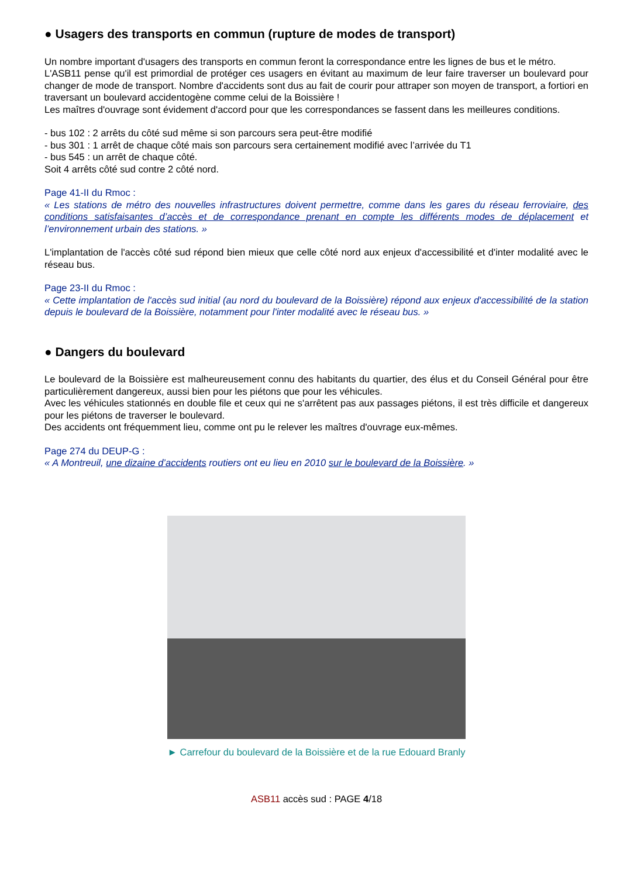● Usagers des transports en commun (rupture de modes de transport)
Un nombre important d'usagers des transports en commun feront la correspondance entre les lignes de bus et le métro.
L'ASB11 pense qu'il est primordial de protéger ces usagers en évitant au maximum de leur faire traverser un boulevard pour changer de mode de transport. Nombre d'accidents sont dus au fait de courir pour attraper son moyen de transport, a fortiori en traversant un boulevard accidentogène comme celui de la Boissière !
Les maîtres d'ouvrage sont évidement d'accord pour que les correspondances se fassent dans les meilleures conditions.
- bus 102 : 2 arrêts du côté sud même si son parcours sera peut-être modifié
- bus 301 : 1 arrêt de chaque côté mais son parcours sera certainement modifié avec l’arrivée du T1
- bus 545 : un arrêt de chaque côté.
Soit 4 arrêts côté sud contre 2 côté nord.
Page 41-II du Rmoc :
« Les stations de métro des nouvelles infrastructures doivent permettre, comme dans les gares du réseau ferroviaire, des conditions satisfaisantes d’accès et de correspondance prenant en compte les différents modes de déplacement et l’environnement urbain des stations. »
L'implantation de l'accès côté sud répond bien mieux que celle côté nord aux enjeux d'accessibilité et d'inter modalité avec le réseau bus.
Page 23-II du Rmoc :
« Cette implantation de l'accès sud initial (au nord du boulevard de la Boissière) répond aux enjeux d'accessibilité de la station depuis le boulevard de la Boissière, notamment pour l'inter modalité avec le réseau bus. »
● Dangers du boulevard
Le boulevard de la Boissière est malheureusement connu des habitants du quartier, des élus et du Conseil Général pour être particulièrement dangereux, aussi bien pour les piétons que pour les véhicules.
Avec les véhicules stationnés en double file et ceux qui ne s'arrêtent pas aux passages piétons, il est très difficile et dangereux pour les piétons de traverser le boulevard.
Des accidents ont fréquemment lieu, comme ont pu le relever les maîtres d'ouvrage eux-mêmes.
Page 274 du DEUP-G :
« A Montreuil, une dizaine d’accidents routiers ont eu lieu en 2010 sur le boulevard de la Boissière. »
► Carrefour du boulevard de la Boissière et de la rue Edouard Branly
ASB11 accès sud : PAGE 4/18